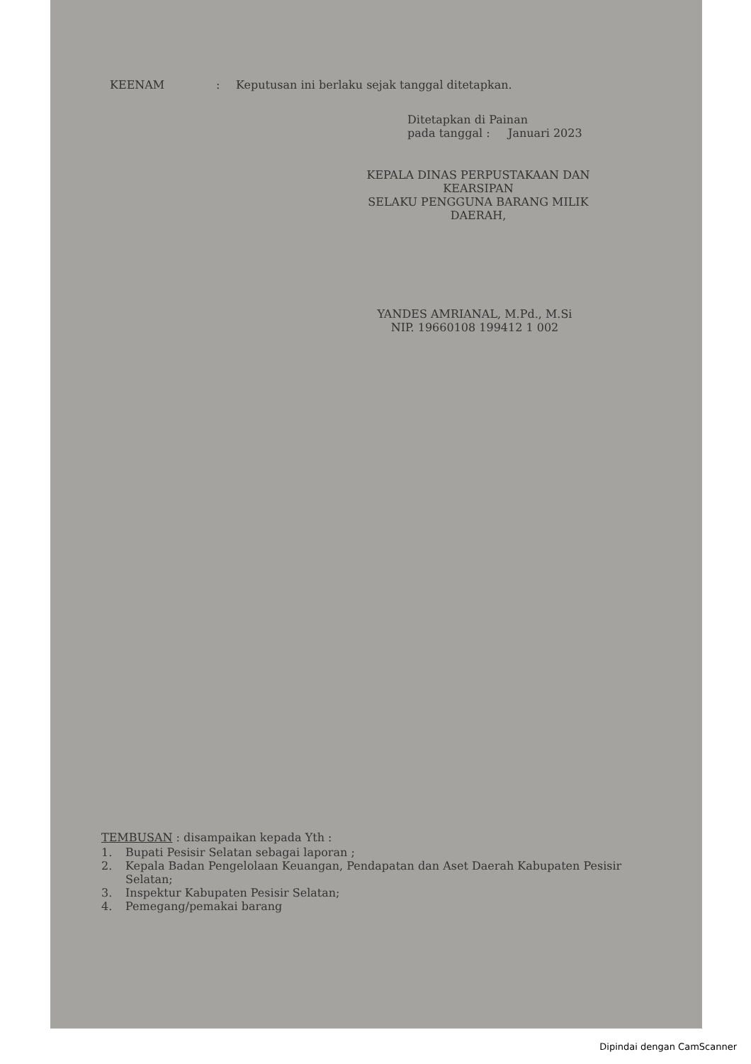KEENAM: Keputusan ini berlaku sejak tanggal ditetapkan.
Ditetapkan di Painan
pada tanggal : Januari 2023
KEPALA DINAS PERPUSTAKAAN DAN KEARSIPAN
SELAKU PENGGUNA BARANG MILIK DAERAH,
YANDES AMRIANAL, M.Pd., M.Si
NIP. 19660108 199412 1 002
TEMBUSAN : disampaikan kepada Yth :
1. Bupati Pesisir Selatan sebagai laporan ;
2. Kepala Badan Pengelolaan Keuangan, Pendapatan dan Aset Daerah Kabupaten Pesisir Selatan;
3. Inspektur Kabupaten Pesisir Selatan;
4. Pemegang/pemakai barang
Dipindai dengan CamScanner